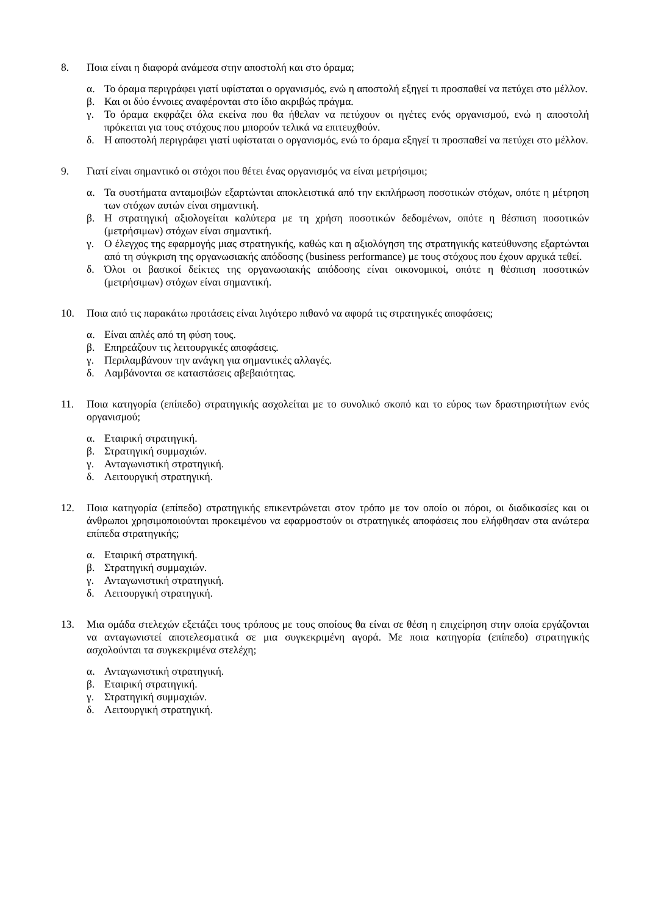8. Ποια είναι η διαφορά ανάμεσα στην αποστολή και στο όραμα;
α. Το όραμα περιγράφει γιατί υφίσταται ο οργανισμός, ενώ η αποστολή εξηγεί τι προσπαθεί να πετύχει στο μέλλον.
β. Και οι δύο έννοιες αναφέρονται στο ίδιο ακριβώς πράγμα.
γ. Το όραμα εκφράζει όλα εκείνα που θα ήθελαν να πετύχουν οι ηγέτες ενός οργανισμού, ενώ η αποστολή πρόκειται για τους στόχους που μπορούν τελικά να επιτευχθούν.
δ. Η αποστολή περιγράφει γιατί υφίσταται ο οργανισμός, ενώ το όραμα εξηγεί τι προσπαθεί να πετύχει στο μέλλον.
9. Γιατί είναι σημαντικό οι στόχοι που θέτει ένας οργανισμός να είναι μετρήσιμοι;
α. Τα συστήματα ανταμοιβών εξαρτώνται αποκλειστικά από την εκπλήρωση ποσοτικών στόχων, οπότε η μέτρηση των στόχων αυτών είναι σημαντική.
β. Η στρατηγική αξιολογείται καλύτερα με τη χρήση ποσοτικών δεδομένων, οπότε η θέσπιση ποσοτικών (μετρήσιμων) στόχων είναι σημαντική.
γ. Ο έλεγχος της εφαρμογής μιας στρατηγικής, καθώς και η αξιολόγηση της στρατηγικής κατεύθυνσης εξαρτώνται από τη σύγκριση της οργανωσιακής απόδοσης (business performance) με τους στόχους που έχουν αρχικά τεθεί.
δ. Όλοι οι βασικοί δείκτες της οργανωσιακής απόδοσης είναι οικονομικοί, οπότε η θέσπιση ποσοτικών (μετρήσιμων) στόχων είναι σημαντική.
10. Ποια από τις παρακάτω προτάσεις είναι λιγότερο πιθανό να αφορά τις στρατηγικές αποφάσεις;
α. Είναι απλές από τη φύση τους.
β. Επηρεάζουν τις λειτουργικές αποφάσεις.
γ. Περιλαμβάνουν την ανάγκη για σημαντικές αλλαγές.
δ. Λαμβάνονται σε καταστάσεις αβεβαιότητας.
11. Ποια κατηγορία (επίπεδο) στρατηγικής ασχολείται με το συνολικό σκοπό και το εύρος των δραστηριοτήτων ενός οργανισμού;
α. Εταιρική στρατηγική.
β. Στρατηγική συμμαχιών.
γ. Ανταγωνιστική στρατηγική.
δ. Λειτουργική στρατηγική.
12. Ποια κατηγορία (επίπεδο) στρατηγικής επικεντρώνεται στον τρόπο με τον οποίο οι πόροι, οι διαδικασίες και οι άνθρωποι χρησιμοποιούνται προκειμένου να εφαρμοστούν οι στρατηγικές αποφάσεις που ελήφθησαν στα ανώτερα επίπεδα στρατηγικής;
α. Εταιρική στρατηγική.
β. Στρατηγική συμμαχιών.
γ. Ανταγωνιστική στρατηγική.
δ. Λειτουργική στρατηγική.
13. Μια ομάδα στελεχών εξετάζει τους τρόπους με τους οποίους θα είναι σε θέση η επιχείρηση στην οποία εργάζονται να ανταγωνιστεί αποτελεσματικά σε μια συγκεκριμένη αγορά. Με ποια κατηγορία (επίπεδο) στρατηγικής ασχολούνται τα συγκεκριμένα στελέχη;
α. Ανταγωνιστική στρατηγική.
β. Εταιρική στρατηγική.
γ. Στρατηγική συμμαχιών.
δ. Λειτουργική στρατηγική.